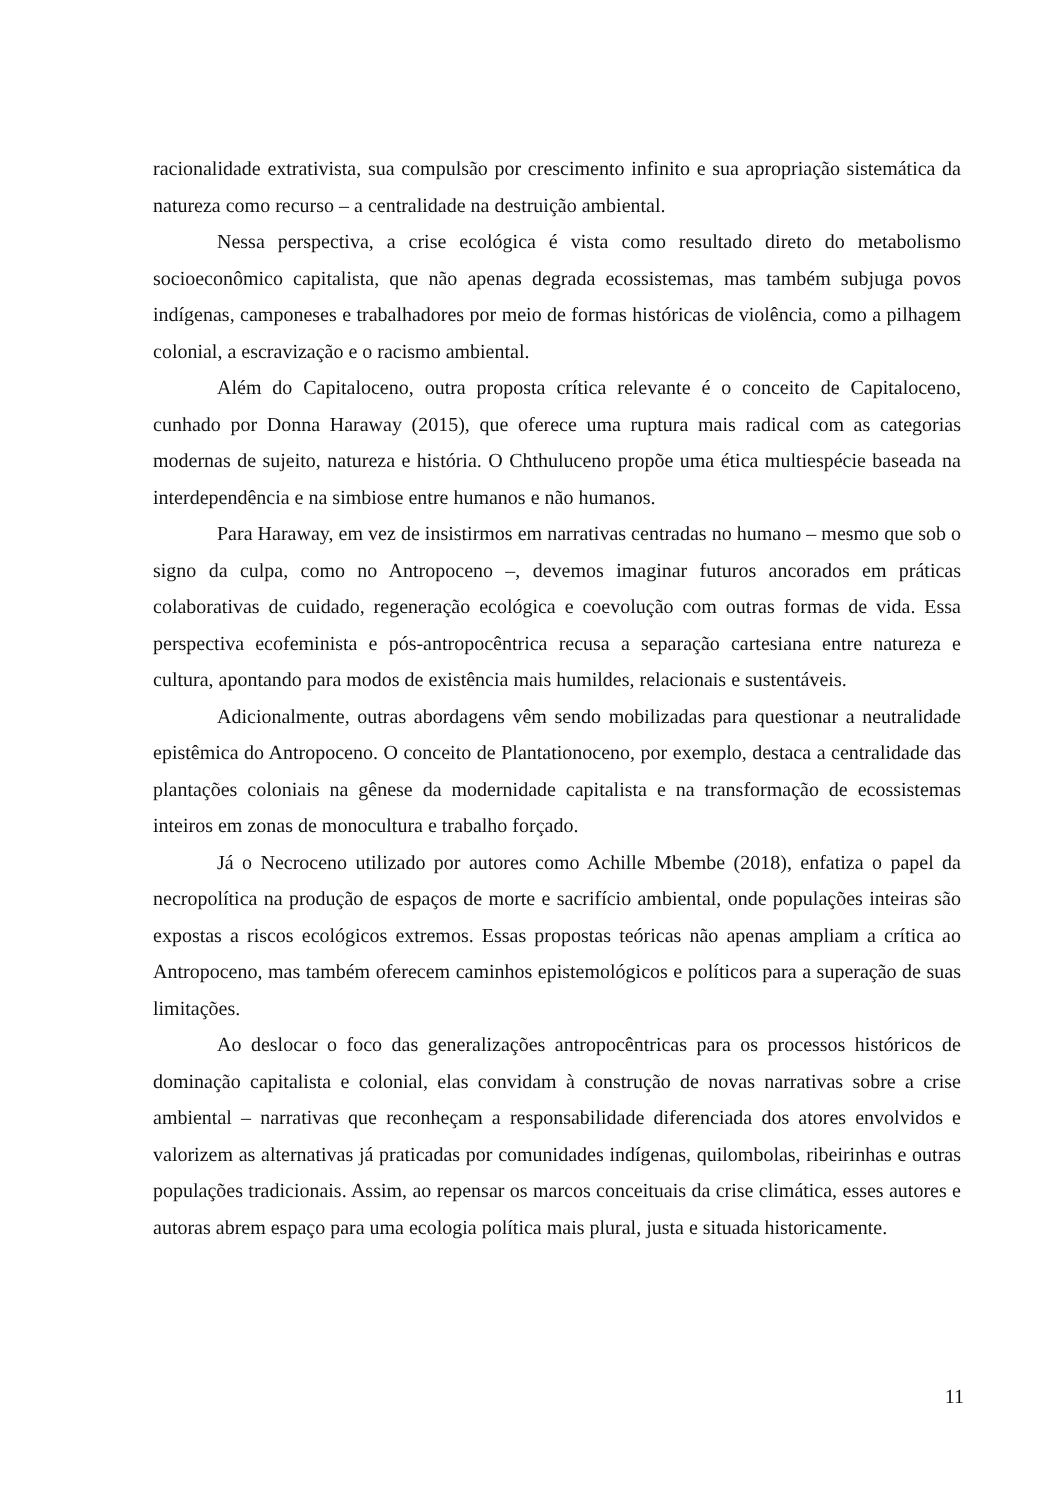racionalidade extrativista, sua compulsão por crescimento infinito e sua apropriação sistemática da natureza como recurso – a centralidade na destruição ambiental.
Nessa perspectiva, a crise ecológica é vista como resultado direto do metabolismo socioeconômico capitalista, que não apenas degrada ecossistemas, mas também subjuga povos indígenas, camponeses e trabalhadores por meio de formas históricas de violência, como a pilhagem colonial, a escravização e o racismo ambiental.
Além do Capitaloceno, outra proposta crítica relevante é o conceito de Capitaloceno, cunhado por Donna Haraway (2015), que oferece uma ruptura mais radical com as categorias modernas de sujeito, natureza e história. O Chthuluceno propõe uma ética multiespécie baseada na interdependência e na simbiose entre humanos e não humanos.
Para Haraway, em vez de insistirmos em narrativas centradas no humano – mesmo que sob o signo da culpa, como no Antropoceno –, devemos imaginar futuros ancorados em práticas colaborativas de cuidado, regeneração ecológica e coevolução com outras formas de vida. Essa perspectiva ecofeminista e pós-antropocêntrica recusa a separação cartesiana entre natureza e cultura, apontando para modos de existência mais humildes, relacionais e sustentáveis.
Adicionalmente, outras abordagens vêm sendo mobilizadas para questionar a neutralidade epistêmica do Antropoceno. O conceito de Plantationoceno, por exemplo, destaca a centralidade das plantações coloniais na gênese da modernidade capitalista e na transformação de ecossistemas inteiros em zonas de monocultura e trabalho forçado.
Já o Necroceno utilizado por autores como Achille Mbembe (2018), enfatiza o papel da necropolítica na produção de espaços de morte e sacrifício ambiental, onde populações inteiras são expostas a riscos ecológicos extremos. Essas propostas teóricas não apenas ampliam a crítica ao Antropoceno, mas também oferecem caminhos epistemológicos e políticos para a superação de suas limitações.
Ao deslocar o foco das generalizações antropocêntricas para os processos históricos de dominação capitalista e colonial, elas convidam à construção de novas narrativas sobre a crise ambiental – narrativas que reconheçam a responsabilidade diferenciada dos atores envolvidos e valorizem as alternativas já praticadas por comunidades indígenas, quilombolas, ribeirinhas e outras populações tradicionais. Assim, ao repensar os marcos conceituais da crise climática, esses autores e autoras abrem espaço para uma ecologia política mais plural, justa e situada historicamente.
11